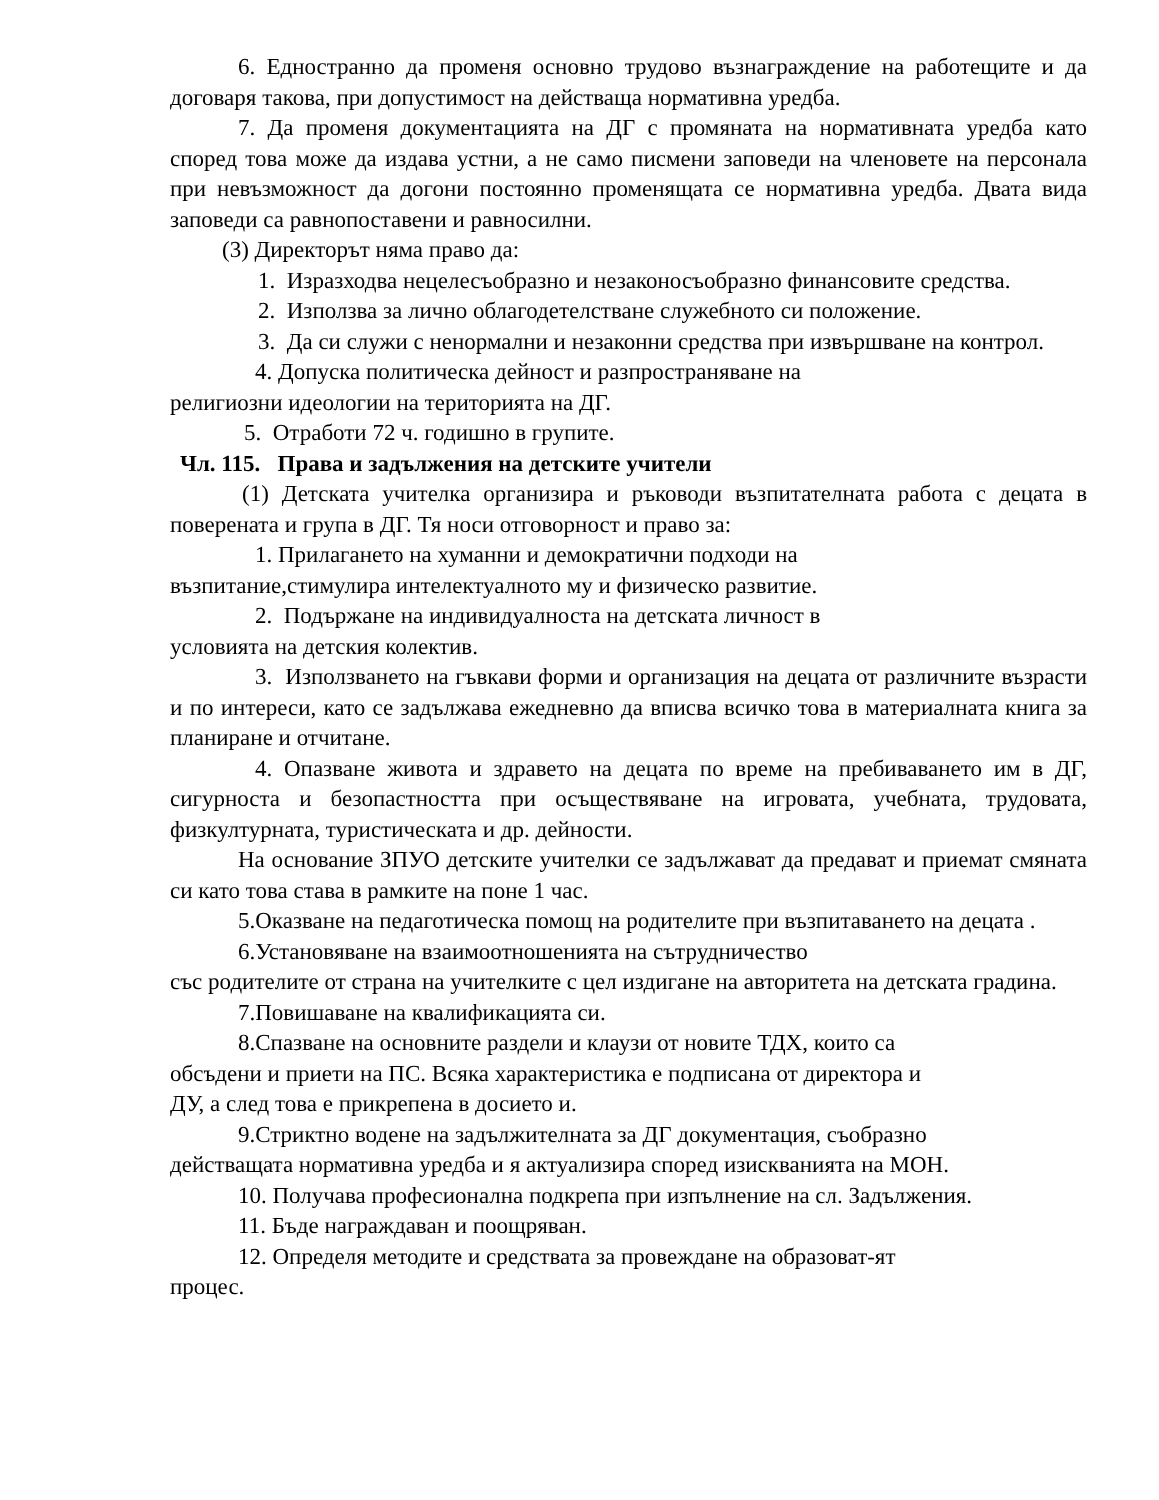6. Едностранно да променя основно трудово възнаграждение на работещите и да договаря такова, при допустимост на действаща нормативна уредба.
7. Да променя документацията на ДГ с промяната на нормативната уредба като според това може да издава устни, а не само писмени заповеди на членовете на персонала при невъзможност да догони постоянно променящата се нормативна уредба. Двата вида заповеди са равнопоставени и равносилни.
(3) Директорът няма право да:
1. Изразходва нецелесъобразно и незаконосъобразно финансовите средства.
2. Използва за лично облагодетелстване служебното си положение.
3. Да си служи с ненормални и незаконни средства при извършване на контрол.
4. Допуска политическа дейност и разпространяване на
религиозни идеологии на територията на ДГ.
5. Отработи 72 ч. годишно в групите.
Чл. 115. Права и задължения на детските учители
(1) Детската учителка организира и ръководи възпитателната работа с децата в поверената и група в ДГ. Тя носи отговорност и право за:
1. Прилагането на хуманни и демократични подходи на
възпитание,стимулира интелектуалното му и физическо развитие.
2. Подържане на индивидуалноста на детската личност в
условията на детския колектив.
3. Използването на гъвкави форми и организация на децата от различните възрасти и по интереси, като се задължава ежедневно да вписва всичко това в материалната книга за планиране и отчитане.
4. Опазване живота и здравето на децата по време на пребиваването им в ДГ, сигурноста и безопастността при осъществяване на игровата, учебната, трудовата, физкултурната, туристическата и др. дейности.
На основание ЗПУО детските учителки се задължават да предават и приемат смяната си като това става в рамките на поне 1 час.
5.Оказване на педаготическа помощ на родителите при възпитаването на децата .
6.Установяване на взаимоотношенията на сътрудничество
със родителите от страна на учителките с цел издигане на авторитета на детската градина.
7.Повишаване на квалификацията си.
8.Спазване на основните раздели и клаузи от новите ТДХ, които са
обсъдени и приети на ПС. Всяка характеристика е подписана от директора и
ДУ, а след това е прикрепена в досието и.
9.Стриктно водене на задължителната за ДГ документация, съобразно
действащата нормативна уредба и я актуализира според изискванията на МОН.
10. Получава професионална подкрепа при изпълнение на сл. Задължения.
11. Бъде награждаван и поощряван.
12. Определя методите и средствата за провеждане на образоват-ят
процес.